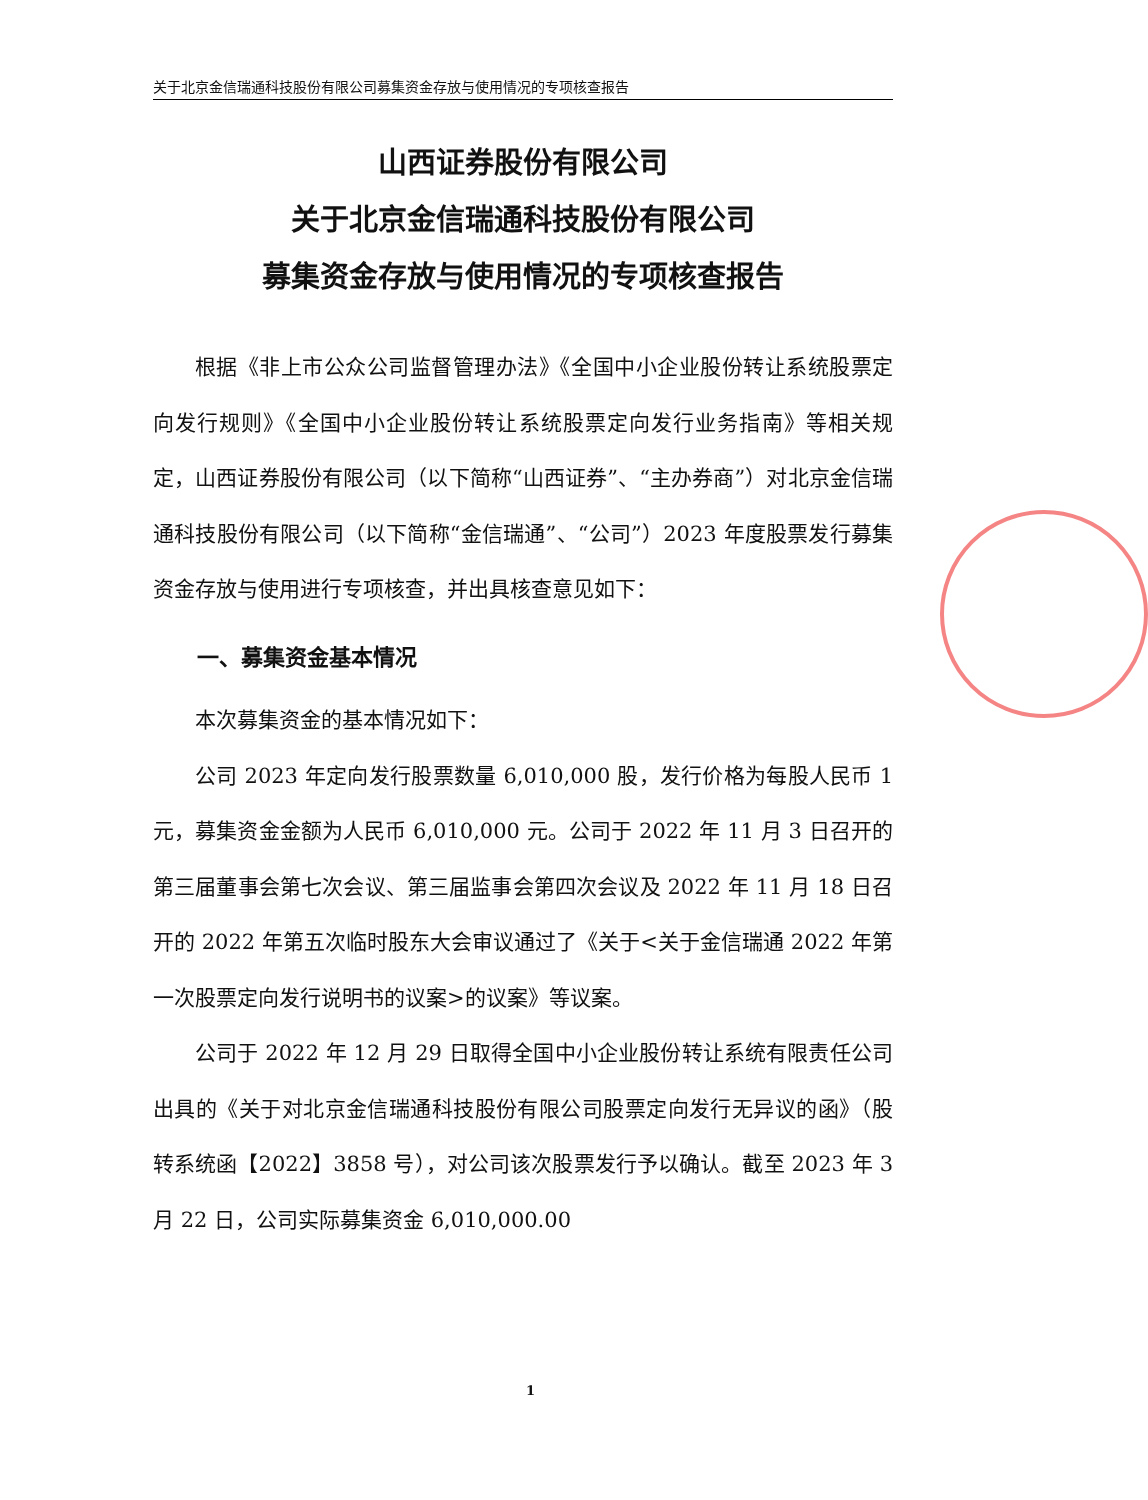关于北京金信瑞通科技股份有限公司募集资金存放与使用情况的专项核查报告
山西证券股份有限公司
关于北京金信瑞通科技股份有限公司
募集资金存放与使用情况的专项核查报告
根据《非上市公众公司监督管理办法》《全国中小企业股份转让系统股票定向发行规则》《全国中小企业股份转让系统股票定向发行业务指南》等相关规定，山西证券股份有限公司（以下简称“山西证券”、“主办券商”）对北京金信瑞通科技股份有限公司（以下简称“金信瑞通”、“公司”）2023 年度股票发行募集资金存放与使用进行专项核查，并出具核查意见如下：
一、募集资金基本情况
本次募集资金的基本情况如下：
公司 2023 年定向发行股票数量 6,010,000 股，发行价格为每股人民币 1 元，募集资金金额为人民币 6,010,000 元。公司于 2022 年 11 月 3 日召开的第三届董事会第七次会议、第三届监事会第四次会议及 2022 年 11 月 18 日召开的 2022 年第五次临时股东大会审议通过了《关于<关于金信瑞通 2022 年第一次股票定向发行说明书的议案>的议案》等议案。
公司于 2022 年 12 月 29 日取得全国中小企业股份转让系统有限责任公司出具的《关于对北京金信瑞通科技股份有限公司股票定向发行无异议的函》（股转系统函【2022】3858 号），对公司该次股票发行予以确认。截至 2023 年 3 月 22 日，公司实际募集资金 6,010,000.00
1